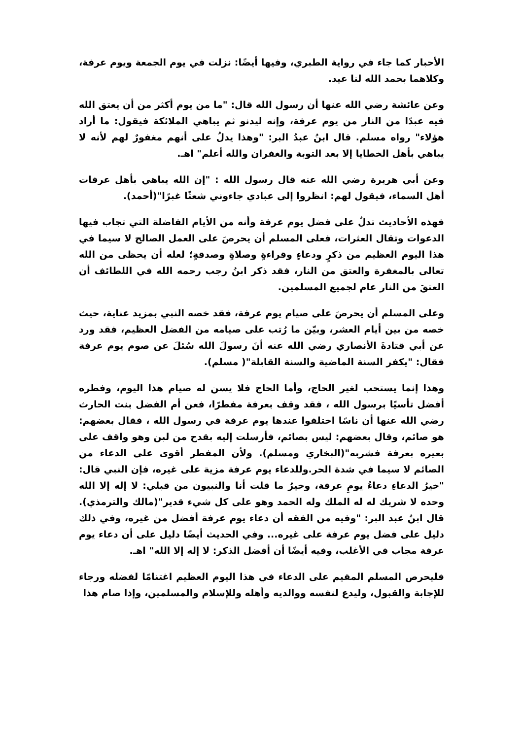الأحبار كما جاء في رواية الطبري، وفيها أيضًا: نزلت في يوم الجمعة ويوم عرفة، وكلاهما بحمد الله لنا عيد.
وعن عائشة رضي الله عنها أن رسول الله قال: "ما من يوم أكثر من أن يعتق الله فيه عبدًا من النار من يوم عرفة، وإنه ليدنو ثم يباهي الملائكة فيقول: ما أراد هؤلاء" رواه مسلم. قال ابنُ عبدُ البر: "وهذا يدلُ على أنهم مغفورٌ لهم لأنه لا يباهي بأهل الخطايا إلا بعد التوبة والغفران والله أعلم" اهـ.
وعن أبي هريرة رضي الله عنه قال رسول الله : "إن الله يباهي بأهل عرفات أهل السماء، فيقول لهم: انظروا إلى عبادي جاءوني شعثًا غبرًا"(أحمد).
فهذه الأحاديث تدلُ على فضل يوم عرفة وأنه من الأيام الفاضلة التي تجاب فيها الدعوات وتقال العثرات، فعلى المسلم أن يحرصَ على العمل الصالح لا سيما في هذا اليوم العظيم من ذكرٍ ودعاءٍ وقراءةٍ وصلاةٍ وصدقةٍ؛ لعله أن يحظى من الله تعالى بالمغفرة والعتق من النار، فقد ذكر ابنُ رجب رحمه الله في اللطائف أن العتقَ من النار عام لجميع المسلمين.
وعلى المسلم أن يحرصَ على صيام يوم عرفة، فقد خصه النبي بمزيد عناية، حيث خصه من بين أيام العشر، وبيّن ما رُتب على صيامه من الفضل العظيم، فقد ورد عن أبي قتادةَ الأنصاري رضي الله عنه أنَ رسولَ الله سُئلَ عن صوم يوم عرفة فقال: "يكفر السنة الماضية والسنة القابلة"( مسلم).
وهذا إنما يستحب لغير الحاج، وأما الحاج فلا يسن له صيام هذا اليوم، وفطره أفضل تأسيًا برسول الله ، فقد وقف بعرفة مفطرًا، فعن أم الفضل بنت الحارث رضي الله عنها أن ناسًا اختلفوا عندها يوم عرفة في رسول الله ، فقال بعضهم: هو صائم، وقال بعضهم: ليس بصائم، فأرسلت إليه بقدح من لبن وهو واقف على بعيره بعرفة فشربه"(البخاري ومسلم). ولأن المفطر أقوى على الدعاء من الصائم لا سيما في شدة الحر.وللدعاء يوم عرفة مزية على غيره، فإن النبي قال: "خيرُ الدعاءِ دعاءُ يومِ عرفة، وخيرُ ما قلت أنا والنبيون من قبلي: لا إله إلا الله وحده لا شريك له له الملك وله الحمد وهو على كل شيء قدير"(مالك والترمذي). قال ابنُ عبد البر: "وفيه من الفقه أن دعاء يوم عرفة أفضل من غيره، وفي ذلك دليل على فضل يوم عرفة على غيره... وفي الحديث أيضًا دليل على أن دعاء يوم عرفة مجاب في الأغلب، وفيه أيضًا أن أفضل الذكر: لا إله إلا الله" اهـ.
فليحرص المسلم المقيم على الدعاء في هذا اليوم العظيم اغتنامًا لفضله ورجاء للإجابة والقبول، وليدع لنفسه ووالديه وأهله وللإسلام والمسلمين، وإذا صام هذا